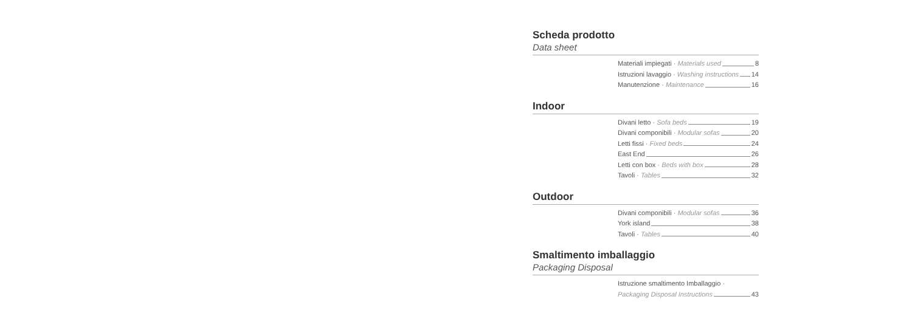Scheda prodotto
Data sheet
Materiali impiegati · Materials used 8
Istruzioni lavaggio · Washing instructions 14
Manutenzione · Maintenance 16
Indoor
Divani letto · Sofa beds 19
Divani componibili · Modular sofas 20
Letti fissi · Fixed beds 24
East End 26
Letti con box · Beds with box 28
Tavoli · Tables 32
Outdoor
Divani componibili · Modular sofas 36
York island 38
Tavoli · Tables 40
Smaltimento imballaggio
Packaging Disposal
Istruzione smaltimento Imballaggio ·
Packaging Disposal Instructions 43